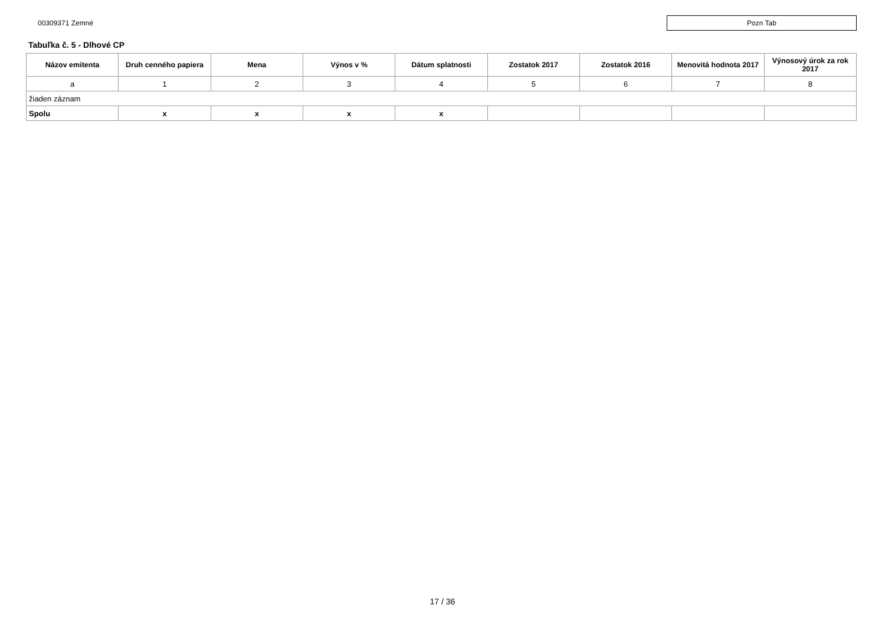00309371 Zemné
Pozn Tab
Tabuľka č. 5 - Dlhové CP
| Názov emitenta | Druh cenného papiera | Mena | Výnos v % | Dátum splatnosti | Zostatok 2017 | Zostatok 2016 | Menovitá hodnota 2017 | Výnosový úrok za rok 2017 |
| --- | --- | --- | --- | --- | --- | --- | --- | --- |
| a | 1 | 2 | 3 | 4 | 5 | 6 | 7 | 8 |
| žiaden záznam | | | | | | | | |
| Spolu | x | x | x | x | | | | |
17 / 36